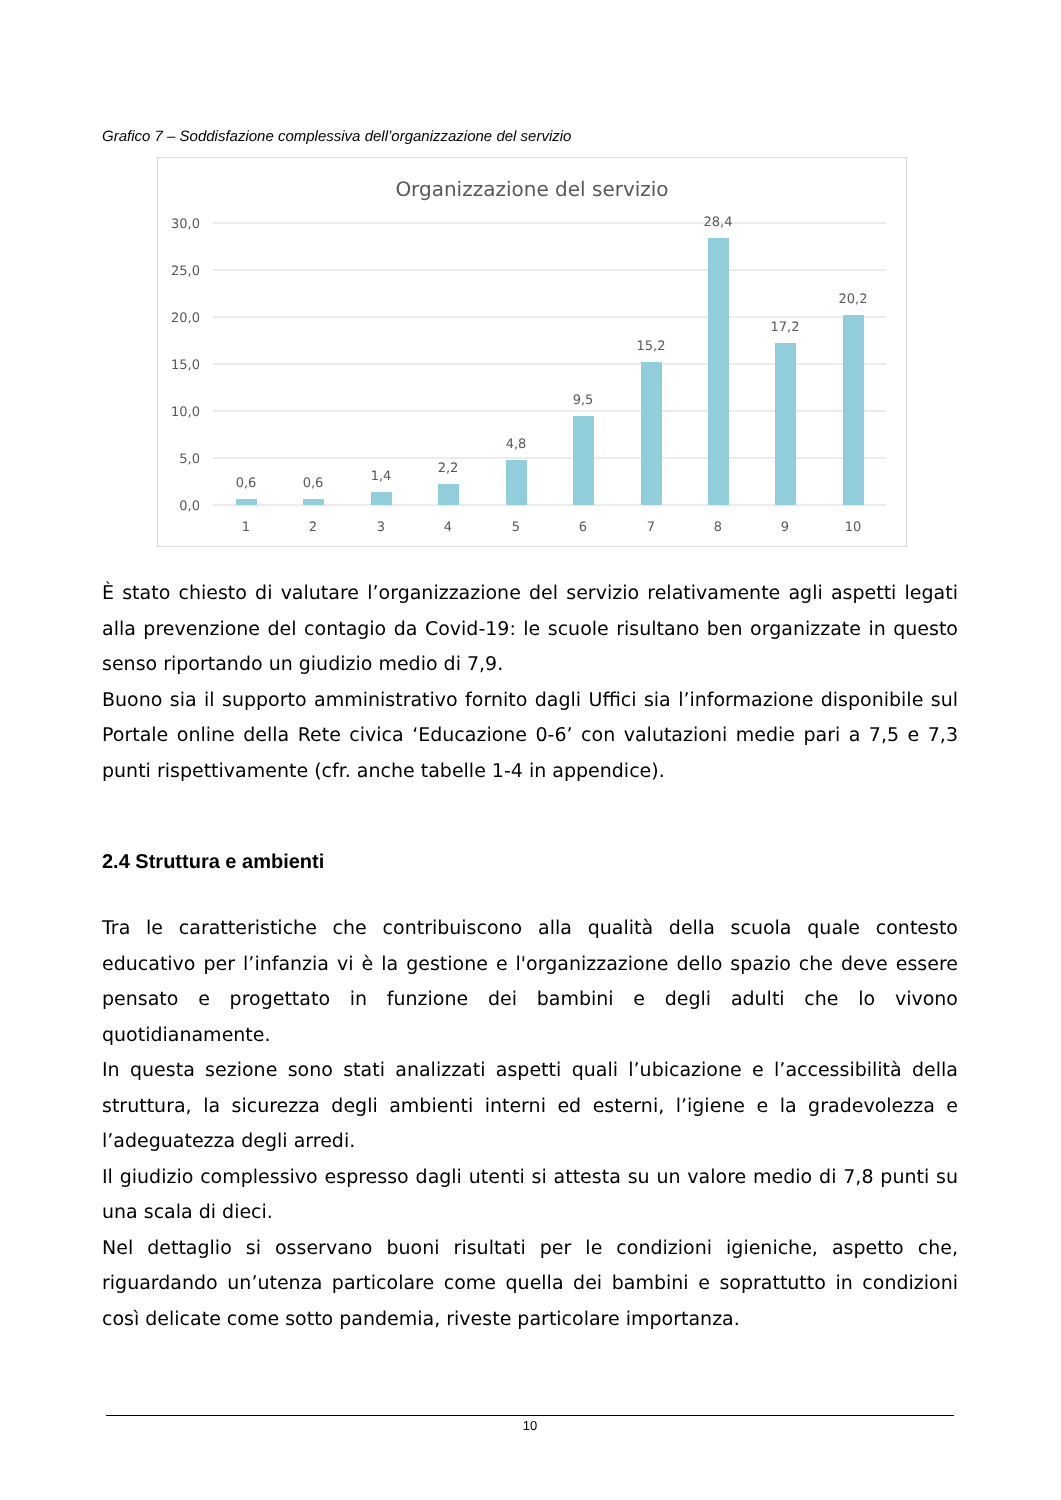Grafico 7 – Soddisfazione complessiva dell’organizzazione del servizio
Organizzazione del servizio
30,0
25,0
20,0
15,0
10,0
5,0
0,0
0,6
0,6
1,4
2,2
4,8
9,5
15,2
28,4
17,2
20,2
1
2
3
4
5
6
7
8
9
10
È stato chiesto di valutare l’organizzazione del servizio relativamente agli aspetti legati alla prevenzione del contagio da Covid-19: le scuole risultano ben organizzate in questo senso riportando un giudizio medio di 7,9.
Buono sia il supporto amministrativo fornito dagli Uffici sia l’informazione disponibile sul Portale online della Rete civica ‘Educazione 0-6’ con valutazioni medie pari a 7,5 e 7,3 punti rispettivamente (cfr. anche tabelle 1-4 in appendice).
2.4 Struttura e ambienti
Tra le caratteristiche che contribuiscono alla qualità della scuola quale contesto educativo per l’infanzia vi è la gestione e l'organizzazione dello spazio che deve essere pensato e progettato in funzione dei bambini e degli adulti che lo vivono quotidianamente.
In questa sezione sono stati analizzati aspetti quali l’ubicazione e l’accessibilità della struttura, la sicurezza degli ambienti interni ed esterni, l’igiene e la gradevolezza e l’adeguatezza degli arredi.
Il giudizio complessivo espresso dagli utenti si attesta su un valore medio di 7,8 punti su una scala di dieci.
Nel dettaglio si osservano buoni risultati per le condizioni igieniche, aspetto che, riguardando un’utenza particolare come quella dei bambini e soprattutto in condizioni così delicate come sotto pandemia, riveste particolare importanza.
10